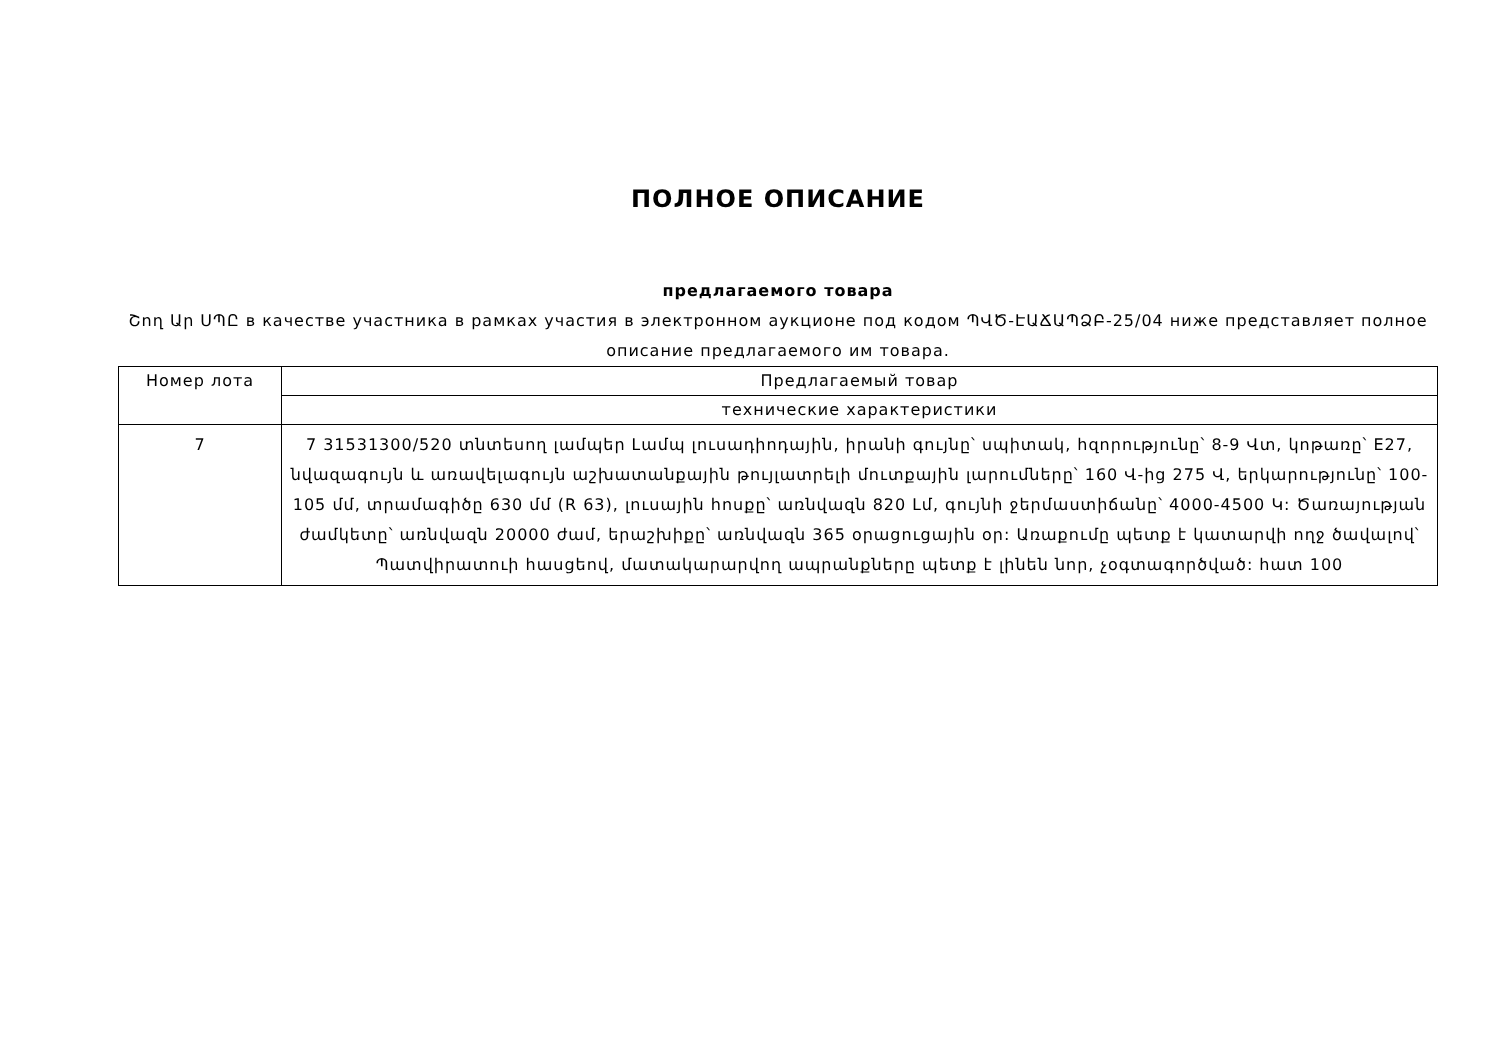ПОЛНОЕ ОПИСАНИЕ
предлагаемого товара
Շող Ար ՍՊԸ в качестве участника в рамках участия в электронном аукционе под кодом ՊՎԾ-ԷԱՃԱՊՁԲ-25/04 ниже представляет полное описание предлагаемого им товара.
| Номер лота | Предлагаемый товар |
| | технические характеристики |
| 7 | 7 31531300/520 տնտեսող լամպեր Լամպ լուսադիոդային, իրանի գույնը՝ սպիտակ, հզորությունը՝ 8-9 Վտ, կոթառը՝ E27, նվազագույն և առավելագույն աշխատանքային թույլատրելի մուտքային լարումները՝ 160 Վ-ից 275 Վ, երկարությունը՝ 100-105 մմ, տրամագիծը 630 մմ (R 63), լուսային հոսքը՝ առնվազն 820 Լմ, գույնի ջերմաստիճանը՝ 4000-4500 Կ: Ծառայության ժամկետը՝ առնվազն 20000 ժամ, երաշխիքը՝ առնվազն 365 օրացուցային օր: Առաքումը պետք է կատարվի ողջ ծավալով՝ Պատվիրատուի հասցեով, մատակարարվող ապրանքները պետք է լինեն նոր, չօգտագործված: հատ 100 |